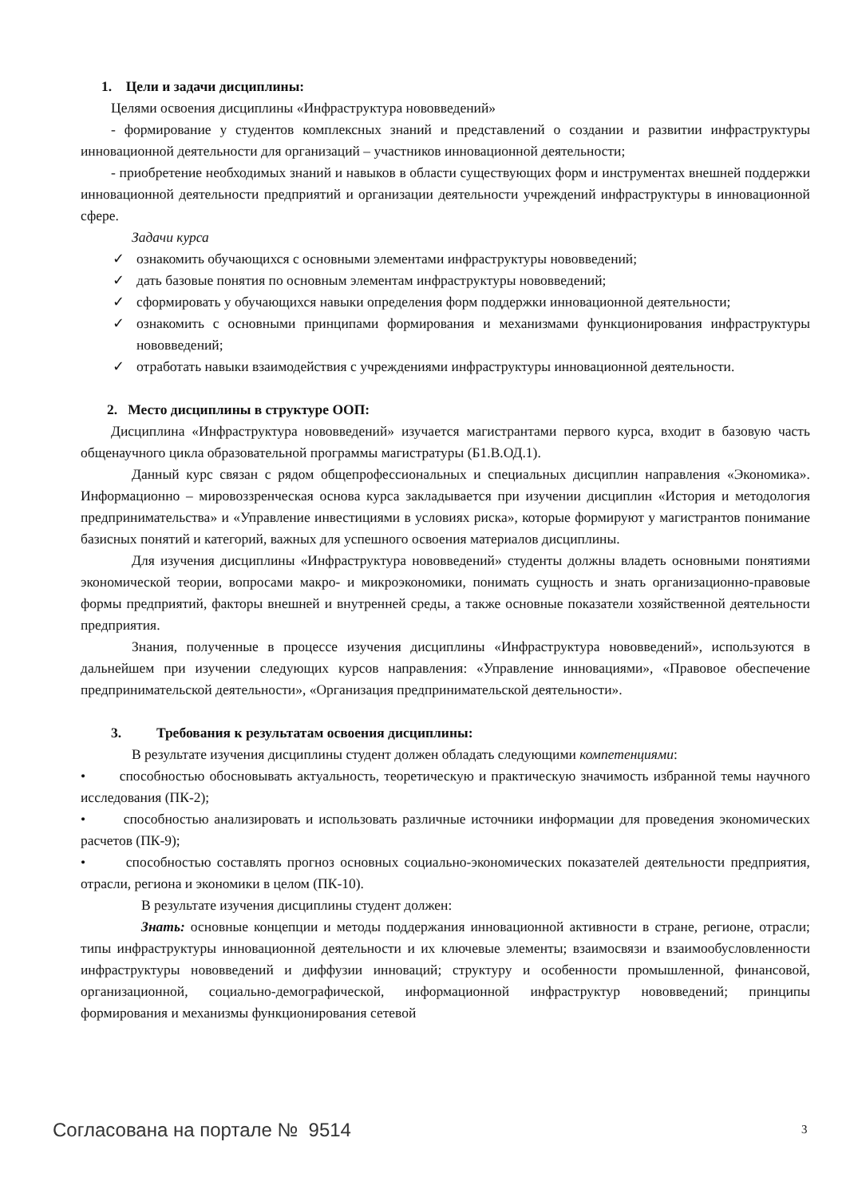1. Цели и задачи дисциплины:
Целями освоения дисциплины «Инфраструктура нововведений»
- формирование у студентов комплексных знаний и представлений о создании и развитии инфраструктуры инновационной деятельности для организаций – участников инновационной деятельности;
- приобретение необходимых знаний и навыков в области существующих форм и инструментах внешней поддержки инновационной деятельности предприятий и организации деятельности учреждений инфраструктуры в инновационной сфере.
Задачи курса
✓ ознакомить обучающихся с основными элементами инфраструктуры нововведений;
✓ дать базовые понятия по основным элементам инфраструктуры нововведений;
✓ сформировать у обучающихся навыки определения форм поддержки инновационной деятельности;
✓ ознакомить с основными принципами формирования и механизмами функционирования инфраструктуры нововведений;
✓ отработать навыки взаимодействия с учреждениями инфраструктуры инновационной деятельности.
2. Место дисциплины в структуре ООП:
Дисциплина «Инфраструктура нововведений» изучается магистрантами первого курса, входит в базовую часть общенаучного цикла образовательной программы магистратуры (Б1.В.ОД.1).
Данный курс связан с рядом общепрофессиональных и специальных дисциплин направления «Экономика». Информационно – мировоззренческая основа курса закладывается при изучении дисциплин «История и методология предпринимательства» и «Управление инвестициями в условиях риска», которые формируют у магистрантов понимание базисных понятий и категорий, важных для успешного освоения материалов дисциплины.
Для изучения дисциплины «Инфраструктура нововведений» студенты должны владеть основными понятиями экономической теории, вопросами макро- и микроэкономики, понимать сущность и знать организационно-правовые формы предприятий, факторы внешней и внутренней среды, а также основные показатели хозяйственной деятельности предприятия.
Знания, полученные в процессе изучения дисциплины «Инфраструктура нововведений», используются в дальнейшем при изучении следующих курсов направления: «Управление инновациями», «Правовое обеспечение предпринимательской деятельности», «Организация предпринимательской деятельности».
3. Требования к результатам освоения дисциплины:
В результате изучения дисциплины студент должен обладать следующими компетенциями:
• способностью обосновывать актуальность, теоретическую и практическую значимость избранной темы научного исследования (ПК-2);
• способностью анализировать и использовать различные источники информации для проведения экономических расчетов (ПК-9);
• способностью составлять прогноз основных социально-экономических показателей деятельности предприятия, отрасли, региона и экономики в целом (ПК-10).
В результате изучения дисциплины студент должен:
Знать: основные концепции и методы поддержания инновационной активности в стране, регионе, отрасли; типы инфраструктуры инновационной деятельности и их ключевые элементы; взаимосвязи и взаимообусловленности инфраструктуры нововведений и диффузии инноваций; структуру и особенности промышленной, финансовой, организационной, социально-демографической, информационной инфраструктур нововведений; принципы формирования и механизмы функционирования сетевой
Согласована на портале № 9514 3